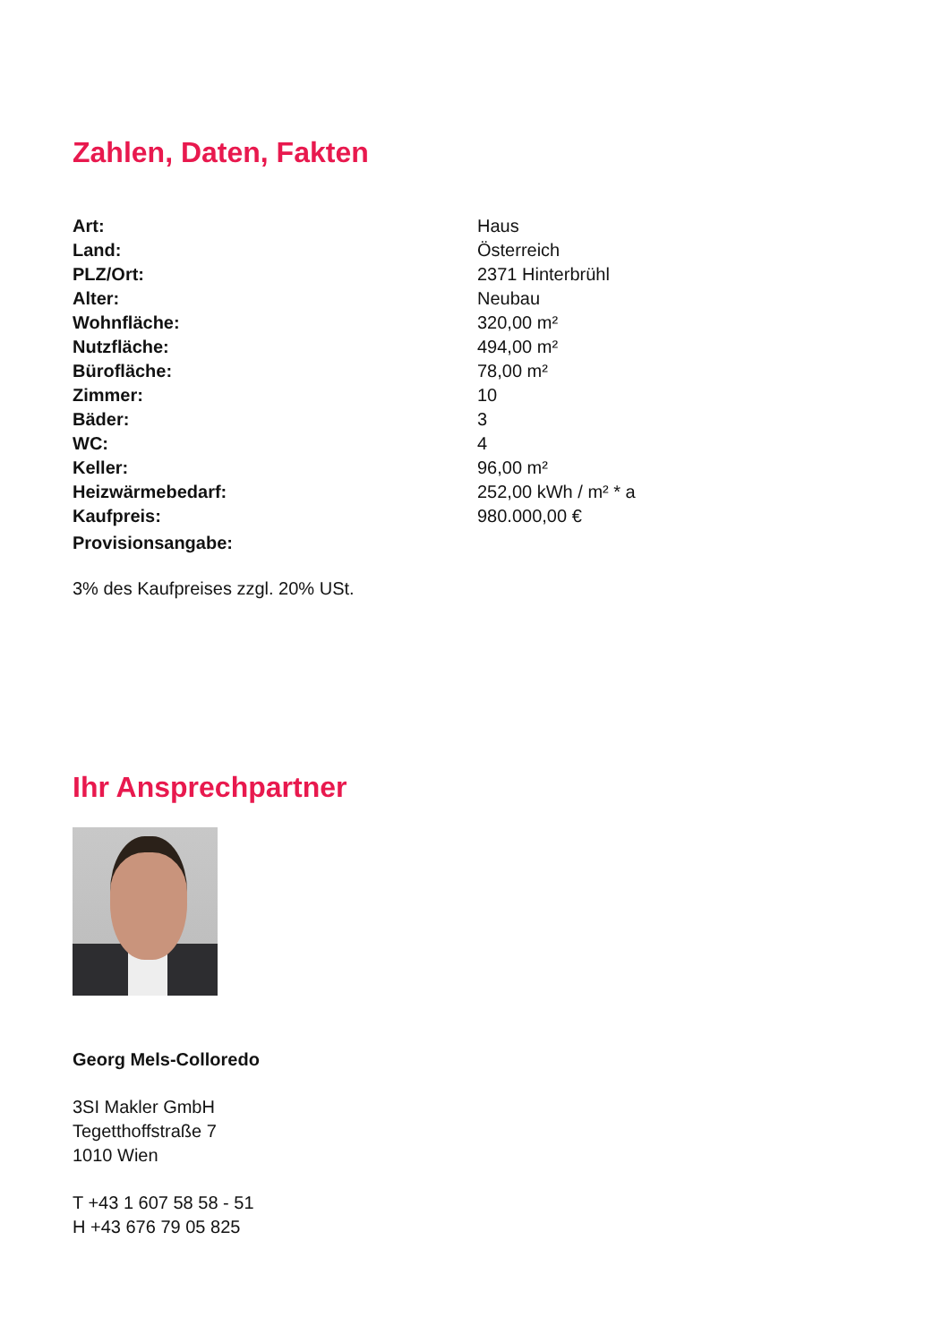Zahlen, Daten, Fakten
| Art: | Haus |
| Land: | Österreich |
| PLZ/Ort: | 2371 Hinterbrühl |
| Alter: | Neubau |
| Wohnfläche: | 320,00 m² |
| Nutzfläche: | 494,00 m² |
| Bürofläche: | 78,00 m² |
| Zimmer: | 10 |
| Bäder: | 3 |
| WC: | 4 |
| Keller: | 96,00 m² |
| Heizwärmebedarf: | 252,00 kWh / m² * a |
| Kaufpreis: | 980.000,00 € |
| Provisionsangabe: | |
3% des Kaufpreises zzgl. 20% USt.
Ihr Ansprechpartner
Georg Mels-Colloredo
3SI Makler GmbH
Tegetthoffstraße 7
1010 Wien
T +43 1 607 58 58 - 51
H +43 676 79 05 825